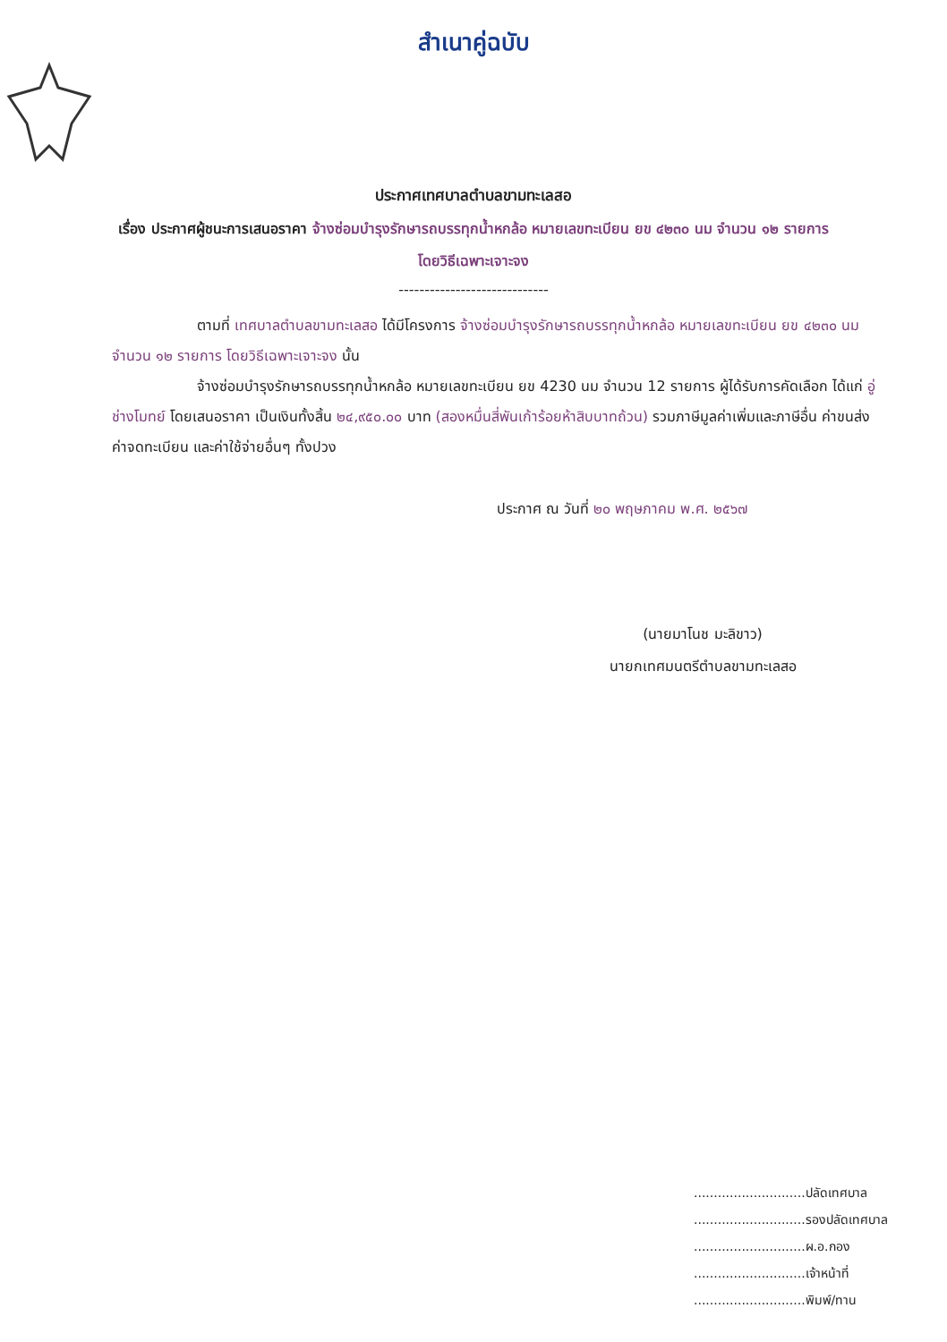สำเนาคู่ฉบับ
ประกาศเทศบาลตำบลขามทะเลสอ
เรื่อง ประกาศผู้ชนะการเสนอราคา จ้างซ่อมบำรุงรักษารถบรรทุกน้ำหกล้อ หมายเลขทะเบียน ยข ๔๒๓๐ นม จำนวน ๑๒ รายการ โดยวิธีเฉพาะเจาะจง
-----------------------------
ตามที่ เทศบาลตำบลขามทะเลสอ ได้มีโครงการ จ้างซ่อมบำรุงรักษารถบรรทุกน้ำหกล้อ หมายเลขทะเบียน ยข ๔๒๓๐ นม จำนวน ๑๒ รายการ โดยวิธีเฉพาะเจาะจง นั้น
จ้างซ่อมบำรุงรักษารถบรรทุกน้ำหกล้อ หมายเลขทะเบียน ยข 4230 นม จำนวน 12 รายการ ผู้ได้รับการคัดเลือก ได้แก่ อู่ ช่างโมทย์ โดยเสนอราคา เป็นเงินทั้งสิ้น ๒๔,๙๕๐.๐๐ บาท (สองหมื่นสี่พันเก้าร้อยห้าสิบบาทถ้วน) รวมภาษีมูลค่าเพิ่มและภาษีอื่น ค่าขนส่ง ค่าจดทะเบียน และค่าใช้จ่ายอื่นๆ ทั้งปวง
ประกาศ ณ วันที่ ๒๐ พฤษภาคม พ.ศ. ๒๕๖๗
(นายมาโนช มะลิขาว)
นายกเทศมนตรีตำบลขามทะเลสอ
............................ปลัดเทศบาล
............................รองปลัดเทศบาล
............................ผ.อ.กอง
............................เจ้าหน้าที่
............................พิมพ์/ทาน